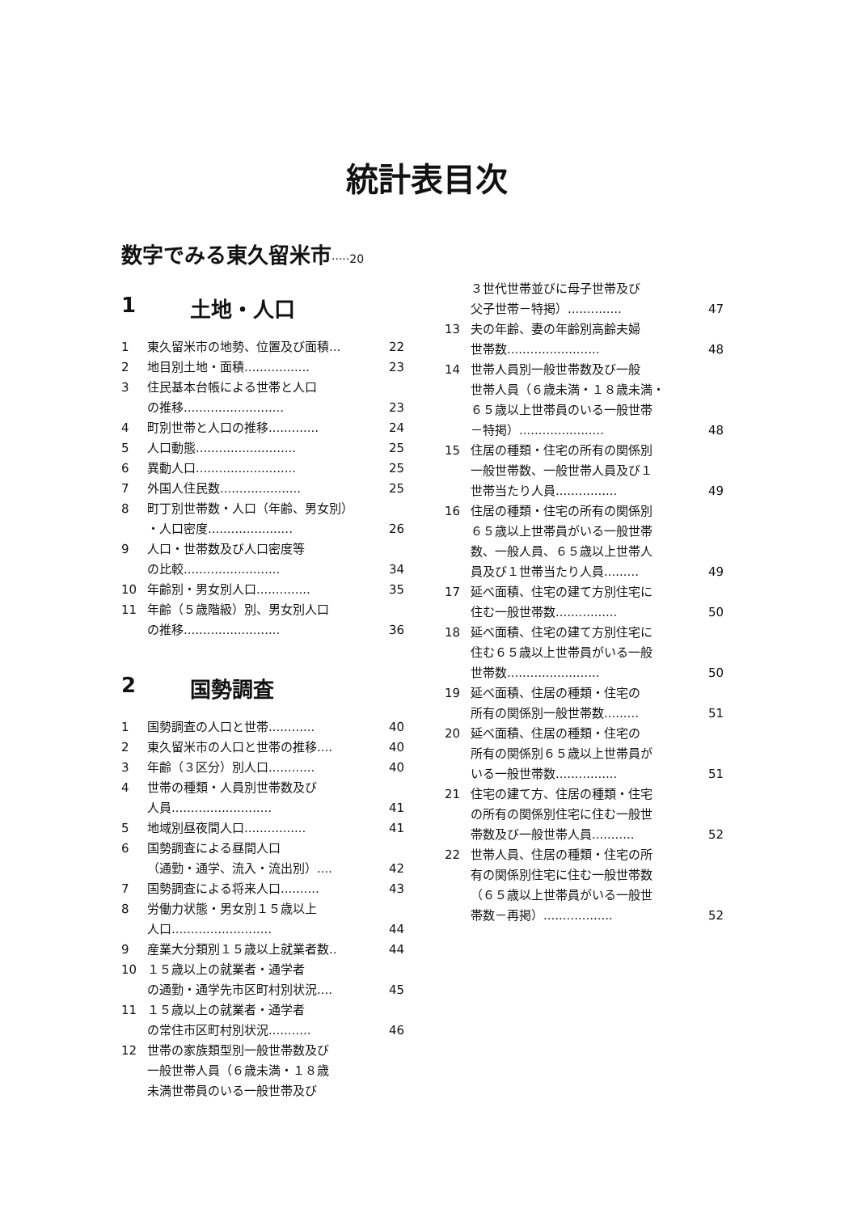統計表目次
数字でみる東久留米市·····20
1 土地・人口
1 東久留米市の地勢、位置及び面積... 22
2 地目別土地・面積................. 23
3 住民基本台帳による世帯と人口
の推移.......................... 23
4 町別世帯と人口の推移............. 24
5 人口動態.......................... 25
6 異動人口.......................... 25
7 外国人住民数..................... 25
8 町丁別世帯数・人口（年齢、男女別）
・人口密度...................... 26
9 人口・世帯数及び人口密度等
の比較......................... 34
10 年齢別・男女別人口.............. 35
11 年齢（５歳階級）別、男女別人口
の推移......................... 36
2 国勢調査
1 国勢調査の人口と世帯............ 40
2 東久留米市の人口と世帯の推移.... 40
3 年齢（３区分）別人口............ 40
4 世帯の種類・人員別世帯数及び
人員.......................... 41
5 地域別昼夜間人口................ 41
6 国勢調査による昼間人口
（通勤・通学、流入・流出別）.... 42
7 国勢調査による将来人口.......... 43
8 労働力状態・男女別１５歳以上
人口.......................... 44
9 産業大分類別１５歳以上就業者数.. 44
10 １５歳以上の就業者・通学者
の通勤・通学先市区町村別状況.... 45
11 １５歳以上の就業者・通学者
の常住市区町村別状況........... 46
12 世帯の家族類型別一般世帯数及び
一般世帯人員（６歳未満・１８歳
未満世帯員のいる一般世帯及び
３世代世帯並びに母子世帯及び
父子世帯－特掲）.............. 47
13 夫の年齢、妻の年齢別高齢夫婦
世帯数........................ 48
14 世帯人員別一般世帯数及び一般
世帯人員（６歳未満・１８歳未満・
６５歳以上世帯員のいる一般世帯
－特掲）...................... 48
15 住居の種類・住宅の所有の関係別
一般世帯数、一般世帯人員及び１
世帯当たり人員................ 49
16 住居の種類・住宅の所有の関係別
６５歳以上世帯員がいる一般世帯
数、一般人員、６５歳以上世帯人
員及び１世帯当たり人員......... 49
17 延べ面積、住宅の建て方別住宅に
住む一般世帯数................ 50
18 延べ面積、住宅の建て方別住宅に
住む６５歳以上世帯員がいる一般
世帯数........................ 50
19 延べ面積、住居の種類・住宅の
所有の関係別一般世帯数......... 51
20 延べ面積、住居の種類・住宅の
所有の関係別６５歳以上世帯員が
いる一般世帯数................ 51
21 住宅の建て方、住居の種類・住宅
の所有の関係別住宅に住む一般世
帯数及び一般世帯人員........... 52
22 世帯人員、住居の種類・住宅の所
有の関係別住宅に住む一般世帯数
（６５歳以上世帯員がいる一般世
帯数－再掲）.................. 52